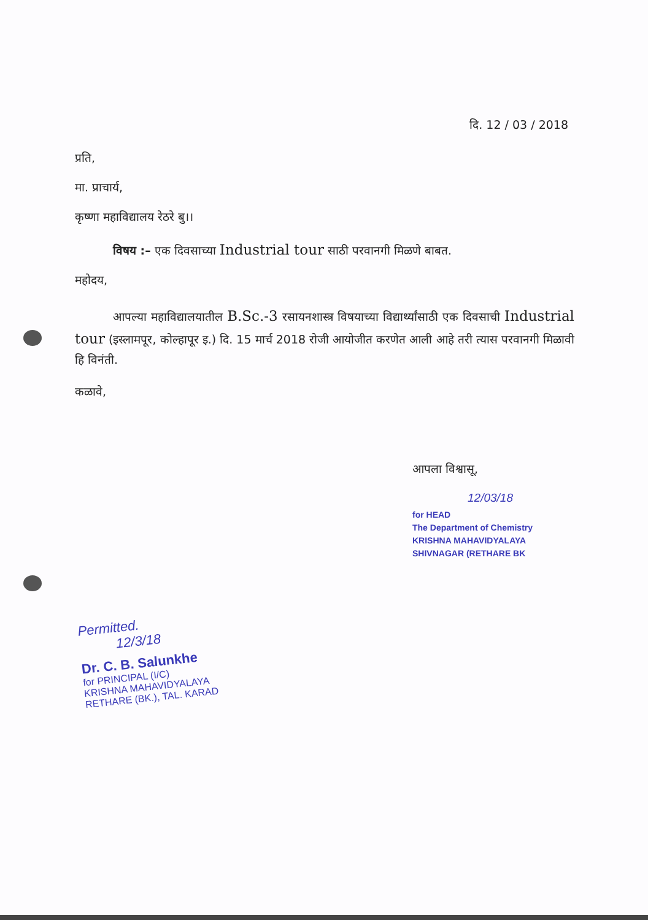दि. 12 / 03 / 2018
प्रति,
मा. प्राचार्य,
कृष्णा महाविद्यालय रेठरे बु।।
विषय :– एक दिवसाच्या Industrial tour साठी परवानगी मिळणे बाबत.
महोदय,
आपल्या महाविद्यालयातील B.Sc.-3 रसायनशास्त्र विषयाच्या विद्यार्थ्यांसाठी एक दिवसाची Industrial tour (इस्लामपूर, कोल्हापूर इ.) दि. 15 मार्च 2018 रोजी आयोजीत करणेत आली आहे तरी त्यास परवानगी मिळावी हि विनंती.
कळावे,
आपला विश्वासू,
12/03/18
for HEAD
The Department of Chemistry
KRISHNA MAHAVIDYALAYA
SHIVNAGAR (RETHARE BK
Permitted.
12/3/18
Dr. C. B. Salunkhe
for PRINCIPAL (I/C)
KRISHNA MAHAVIDYALAYA
RETHARE (BK.), TAL. KARAD